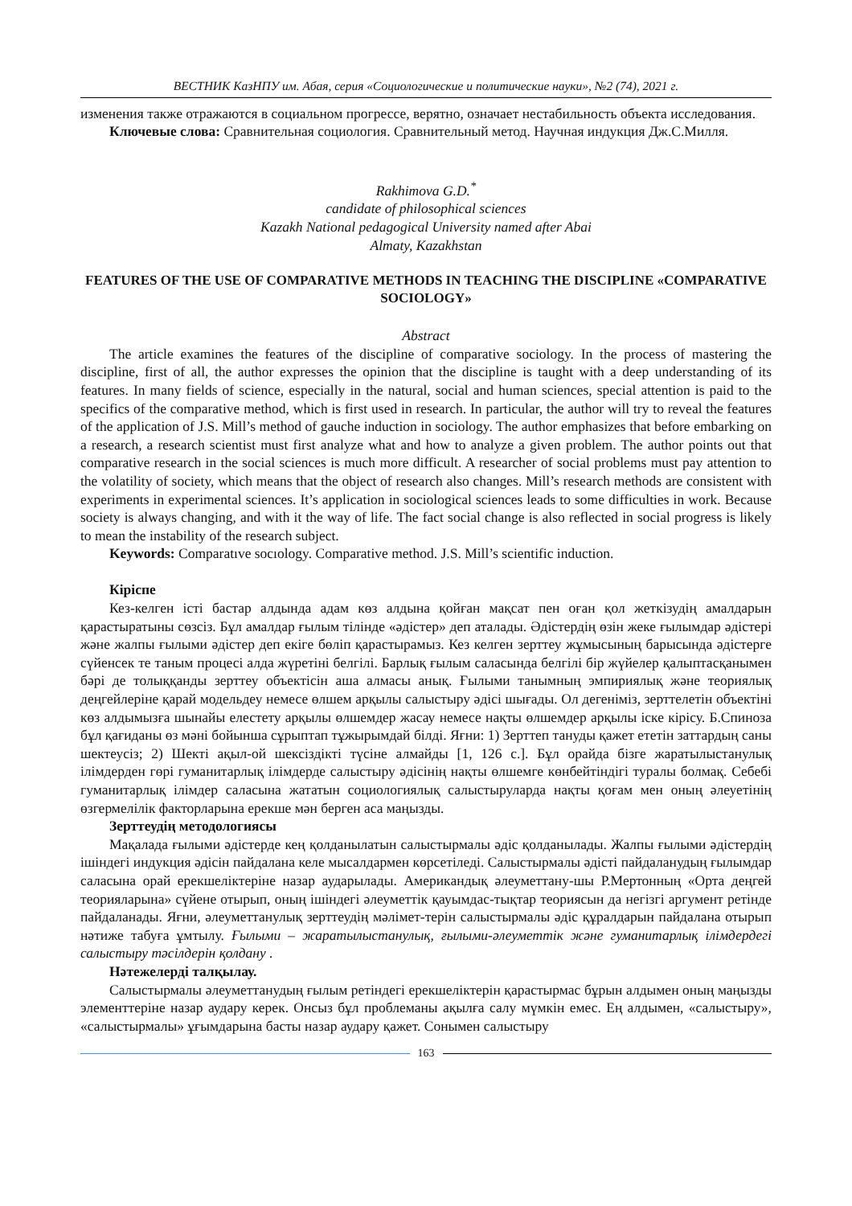ВЕСТНИК КазНПУ им. Абая, серия «Социологические и политические науки», №2 (74), 2021 г.
изменения также отражаются в социальном прогрессе, верятно, означает нестабильность объекта исследования.
Ключевые слова: Сравнительная социология. Сравнительный метод. Научная индукция Дж.С.Милля.
Rakhimova G.D.<sup>*</sup>
candidate of philosophical sciences
Kazakh National pedagogical University named after Abai
Almaty, Kazakhstan
FEATURES OF THE USE OF COMPARATIVE METHODS IN TEACHING THE DISCIPLINE «COMPARATIVE SOCIOLOGY»
Abstract
The article examines the features of the discipline of comparative sociology. In the process of mastering the discipline, first of all, the author expresses the opinion that the discipline is taught with a deep understanding of its features. In many fields of science, especially in the natural, social and human sciences, special attention is paid to the specifics of the comparative method, which is first used in research. In particular, the author will try to reveal the features of the application of J.S. Mill’s method of gauche induction in sociology. The author emphasizes that before embarking on a research, a research scientist must first analyze what and how to analyze a given problem. The author points out that comparative research in the social sciences is much more difficult. A researcher of social problems must pay attention to the volatility of society, which means that the object of research also changes. Mill’s research methods are consistent with experiments in experimental sciences. It’s application in sociological sciences leads to some difficulties in work. Because society is always changing, and with it the way of life. The fact social change is also reflected in social progress is likely to mean the instability of the research subject.
Keywords: Comparatıve socıology. Comparative method. J.S. Mill’s scientific induction.
Кіріспе
Кез-келген істі бастар алдында адам көз алдына қойған мақсат пен оған қол жеткізудің амалдарын қарастыратыны сөзсіз. Бұл амалдар ғылым тілінде «әдістер» деп аталады. Әдістердің өзін жеке ғылымдар әдістері және жалпы ғылыми әдістер деп екігe бөліп қарастырамыз. Кез келген зерттеу жұмысының барысында әдістерге сүйенсек те таным процесі алда жүретіні белгілі. Барлық ғылым саласында белгілі бір жүйелер қалыптасқанымен бәрі де толыққанды зерттеу объектісін аша алмасы анық. Ғылыми танымның эмпириялық және теориялық деңгейлеріне қарай модельдеу немесе өлшем арқылы салыстыру әдісі шығады. Ол дегеніміз, зерттелетін объектіні көз алдымызға шынайы елестету арқылы өлшемдер жасау немесе нақты өлшемдер арқылы іске кірісу. Б.Спиноза бұл қағиданы өз мәні бойынша сұрыптап тұжырымдай білді. Яғни: 1) Зерттеп тануды қажет ететін заттардың саны шектеусіз; 2) Шекті ақыл-ой шексіздікті түсіне алмайды [1, 126 с.]. Бұл орайда бізге жаратылыстанулық ілімдерден гөрі гуманитарлық ілімдерде салыстыру әдісінің нақты өлшемге көнбейтіндігі туралы болмақ. Себебі гуманитарлық ілімдер саласына жататын социологиялық салыстыруларда нақты қоғам мен оның әлеуетінің өзгермелілік факторларына ерекше мән берген аса маңызды.
Зерттеудің методологиясы
Мақалада ғылыми әдістерде кең қолданылатын салыстырмалы әдіс қолданылады. Жалпы ғылыми әдістердің ішіндегі индукция әдісін пайдалана келе мысалдармен көрсетіледі. Салыстырмалы әдісті пайдаланудың ғылымдар саласына орай ерекшеліктеріне назар аударылады. Америкaндық әлеуметтану-шы Р.Мертонның «Орта деңгей теорияларына» сүйене отырып, оның ішіндегі әлеуметтік қауымдас-тықтар теориясын да негізгі аргумент ретінде пайдаланады. Яғни, әлеуметтанулық зерттеудің мәлімет-терін салыстырмалы әдіс құралдарын пайдалана отырып нәтиже табуға ұмтылу. Ғылыми – жаратылыстанулық, ғылыми-әлеуметтік және гуманитарлық ілімдердегі салыстыру тәсілдерін қолдану .
Нәтежелерді талқылау.
Салыстырмалы әлеуметтанудың ғылым ретіндегі ерекшеліктерін қарастырмас бұрын алдымен оның маңызды элементтеріне назар аудару керек. Онсыз бұл проблеманы ақылға салу мүмкін емес. Ең алдымен, «салыстыру», «салыстырмалы» ұғымдарына басты назар аудару қажет. Сонымен салыстыру
163